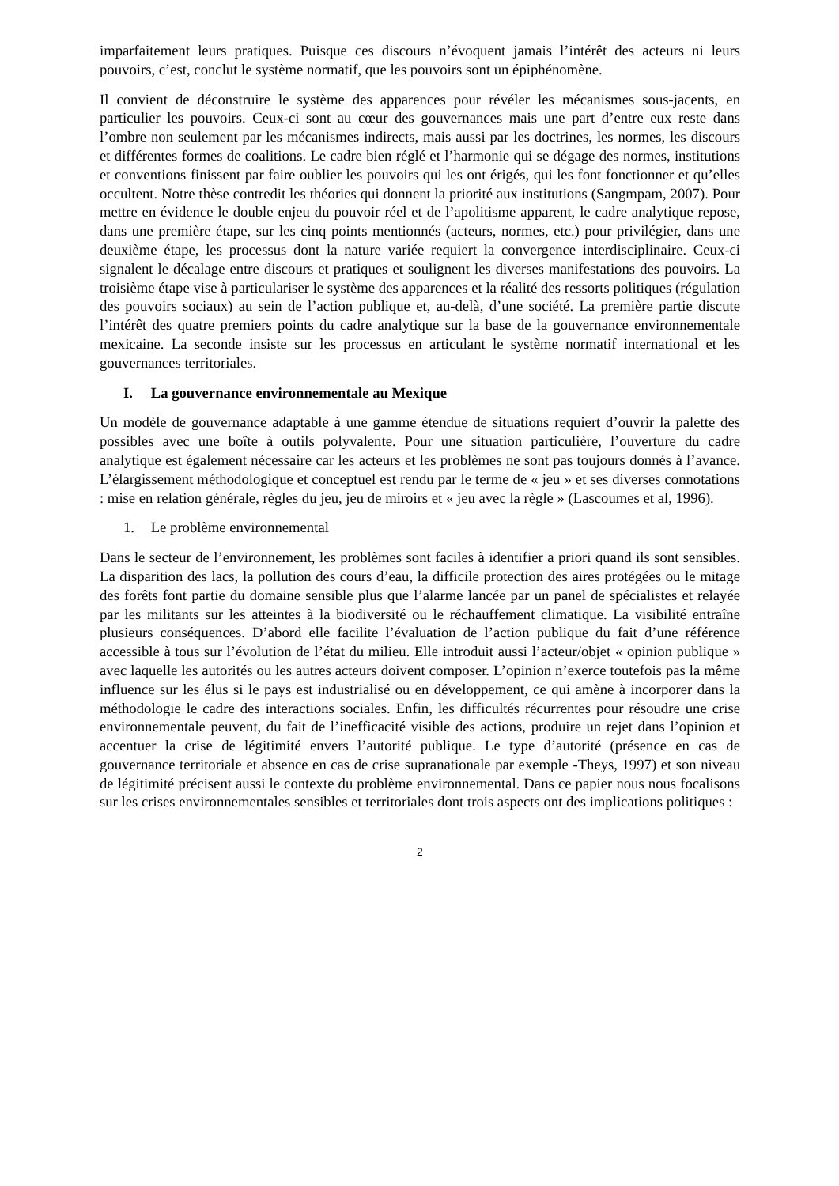imparfaitement leurs pratiques. Puisque ces discours n’évoquent jamais l’intérêt des acteurs ni leurs pouvoirs, c’est, conclut le système normatif, que les pouvoirs sont un épiphénomène.
Il convient de déconstruire le système des apparences pour révéler les mécanismes sous-jacents, en particulier les pouvoirs. Ceux-ci sont au cœur des gouvernances mais une part d’entre eux reste dans l’ombre non seulement par les mécanismes indirects, mais aussi par les doctrines, les normes, les discours et différentes formes de coalitions. Le cadre bien réglé et l’harmonie qui se dégage des normes, institutions et conventions finissent par faire oublier les pouvoirs qui les ont érigés, qui les font fonctionner et qu’elles occultent. Notre thèse contredit les théories qui donnent la priorité aux institutions (Sangmpam, 2007). Pour mettre en évidence le double enjeu du pouvoir réel et de l’apolitisme apparent, le cadre analytique repose, dans une première étape, sur les cinq points mentionnés (acteurs, normes, etc.) pour privilégier, dans une deuxième étape, les processus dont la nature variée requiert la convergence interdisciplinaire. Ceux-ci signalent le décalage entre discours et pratiques et soulignent les diverses manifestations des pouvoirs. La troisième étape vise à particulariser le système des apparences et la réalité des ressorts politiques (régulation des pouvoirs sociaux) au sein de l’action publique et, au-delà, d’une société. La première partie discute l’intérêt des quatre premiers points du cadre analytique sur la base de la gouvernance environnementale mexicaine. La seconde insiste sur les processus en articulant le système normatif international et les gouvernances territoriales.
I. La gouvernance environnementale au Mexique
Un modèle de gouvernance adaptable à une gamme étendue de situations requiert d’ouvrir la palette des possibles avec une boîte à outils polyvalente. Pour une situation particulière, l’ouverture du cadre analytique est également nécessaire car les acteurs et les problèmes ne sont pas toujours donnés à l’avance. L’élargissement méthodologique et conceptuel est rendu par le terme de « jeu » et ses diverses connotations : mise en relation générale, règles du jeu, jeu de miroirs et « jeu avec la règle » (Lascoumes et al, 1996).
1. Le problème environnemental
Dans le secteur de l’environnement, les problèmes sont faciles à identifier a priori quand ils sont sensibles. La disparition des lacs, la pollution des cours d’eau, la difficile protection des aires protégées ou le mitage des forêts font partie du domaine sensible plus que l’alarme lancée par un panel de spécialistes et relayée par les militants sur les atteintes à la biodiversité ou le réchauffement climatique. La visibilité entraîne plusieurs conséquences. D’abord elle facilite l’évaluation de l’action publique du fait d’une référence accessible à tous sur l’évolution de l’état du milieu. Elle introduit aussi l’acteur/objet « opinion publique » avec laquelle les autorités ou les autres acteurs doivent composer. L’opinion n’exerce toutefois pas la même influence sur les élus si le pays est industrialisé ou en développement, ce qui amène à incorporer dans la méthodologie le cadre des interactions sociales. Enfin, les difficultés récurrentes pour résoudre une crise environnementale peuvent, du fait de l’inefficacité visible des actions, produire un rejet dans l’opinion et accentuer la crise de légitimité envers l’autorité publique. Le type d’autorité (présence en cas de gouvernance territoriale et absence en cas de crise supranationale par exemple -Theys, 1997) et son niveau de légitimité précisent aussi le contexte du problème environnemental. Dans ce papier nous nous focalisons sur les crises environnementales sensibles et territoriales dont trois aspects ont des implications politiques :
2